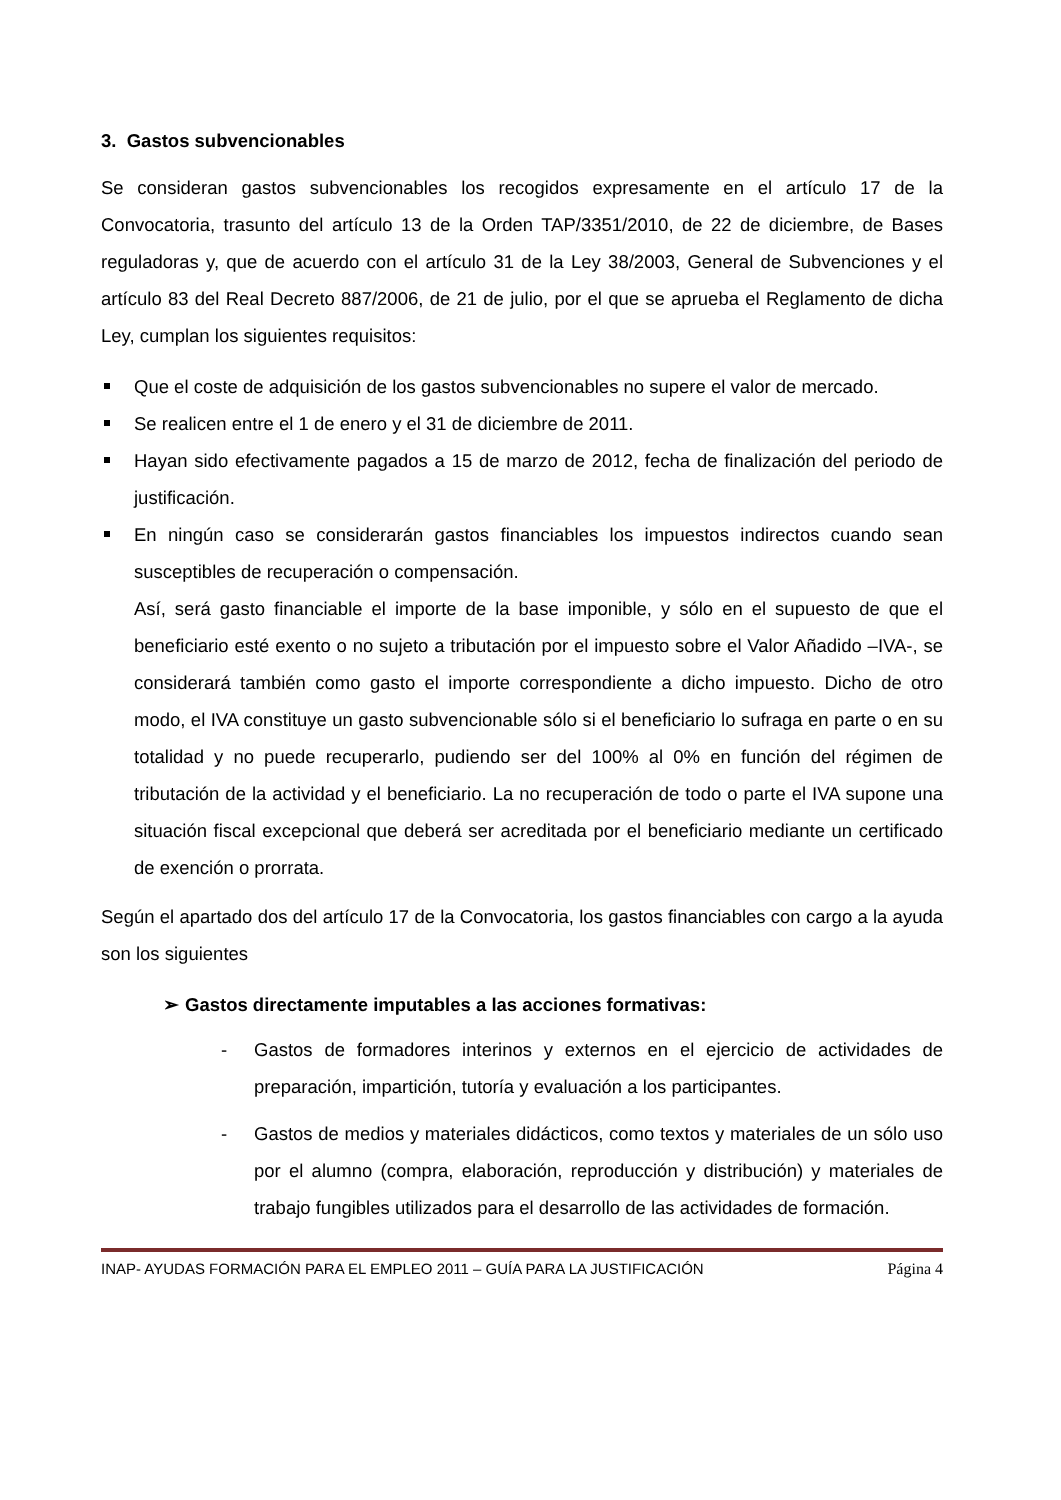3. Gastos subvencionables
Se consideran gastos subvencionables los recogidos expresamente en el artículo 17 de la Convocatoria, trasunto del artículo 13 de la Orden TAP/3351/2010, de 22 de diciembre, de Bases reguladoras y, que de acuerdo con el artículo 31 de la Ley 38/2003, General de Subvenciones y el artículo 83 del Real Decreto 887/2006, de 21 de julio, por el que se aprueba el Reglamento de dicha Ley, cumplan los siguientes requisitos:
Que el coste de adquisición de los gastos subvencionables no supere el valor de mercado.
Se realicen entre el 1 de enero y el 31 de diciembre de 2011.
Hayan sido efectivamente pagados a 15 de marzo de 2012, fecha de finalización del periodo de justificación.
En ningún caso se considerarán gastos financiables los impuestos indirectos cuando sean susceptibles de recuperación o compensación.
Así, será gasto financiable el importe de la base imponible, y sólo en el supuesto de que el beneficiario esté exento o no sujeto a tributación por el impuesto sobre el Valor Añadido –IVA-, se considerará también como gasto el importe correspondiente a dicho impuesto. Dicho de otro modo, el IVA constituye un gasto subvencionable sólo si el beneficiario lo sufraga en parte o en su totalidad y no puede recuperarlo, pudiendo ser del 100% al 0% en función del régimen de tributación de la actividad y el beneficiario. La no recuperación de todo o parte el IVA supone una situación fiscal excepcional que deberá ser acreditada por el beneficiario mediante un certificado de exención o prorrata.
Según el apartado dos del artículo 17 de la Convocatoria, los gastos financiables con cargo a la ayuda son los siguientes
➢ Gastos directamente imputables a las acciones formativas:
- Gastos de formadores interinos y externos en el ejercicio de actividades de preparación, impartición, tutoría y evaluación a los participantes.
- Gastos de medios y materiales didácticos, como textos y materiales de un sólo uso por el alumno (compra, elaboración, reproducción y distribución) y materiales de trabajo fungibles utilizados para el desarrollo de las actividades de formación.
INAP- AYUDAS FORMACIÓN PARA EL EMPLEO 2011 – GUÍA PARA LA JUSTIFICACIÓN Página 4